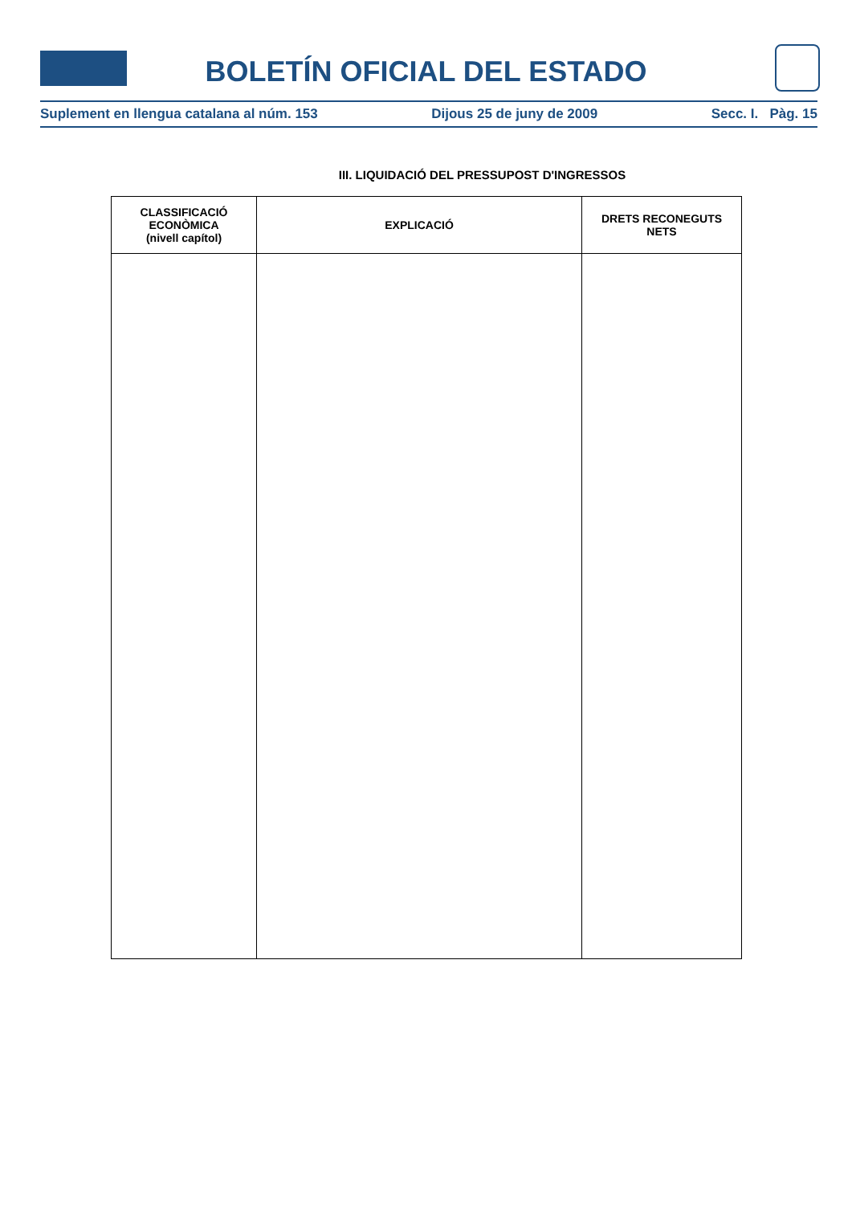BOLETÍN OFICIAL DEL ESTADO
Suplement en llengua catalana al núm. 153 Dijous 25 de juny de 2009 Secc. I. Pàg. 15
III. LIQUIDACIÓ DEL PRESSUPOST D'INGRESSOS
| CLASSIFICACIÓ ECONÒMICA (nivell capítol) | EXPLICACIÓ | DRETS RECONEGUTS NETS |
| --- | --- | --- |